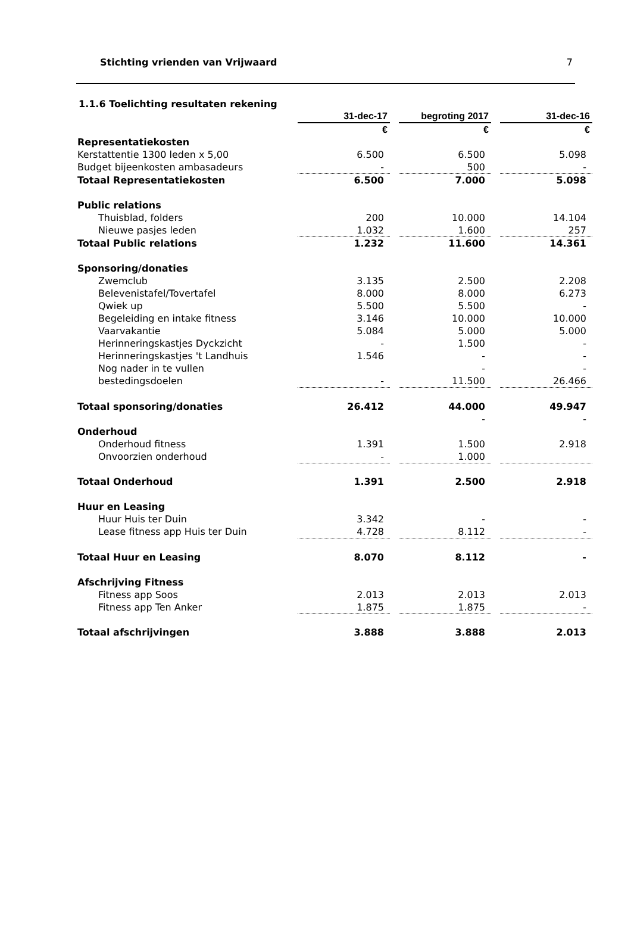Stichting vrienden van Vrijwaard 7
1.1.6 Toelichting resultaten rekening
| | 31-dec-17 | | begroting 2017 | | 31-dec-16 |
| | € | | € | | € |
| Representatiekosten | | | | | |
| Kerstattentie 1300 leden x 5,00 | 6.500 | | 6.500 | | 5.098 |
| Budget bijeenkosten ambasadeurs | - | | 500 | | - |
| Totaal Representatiekosten | 6.500 | | 7.000 | | 5.098 |
| Public relations | | | | | |
| Thuisblad, folders | 200 | | 10.000 | | 14.104 |
| Nieuwe pasjes leden | 1.032 | | 1.600 | | 257 |
| Totaal Public relations | 1.232 | | 11.600 | | 14.361 |
| Sponsoring/donaties | | | | | |
| Zwemclub | 3.135 | | 2.500 | | 2.208 |
| Belevenistafel/Tovertafel | 8.000 | | 8.000 | | 6.273 |
| Qwiek up | 5.500 | | 5.500 | | - |
| Begeleiding en intake fitness | 3.146 | | 10.000 | | 10.000 |
| Vaarvakantie | 5.084 | | 5.000 | | 5.000 |
| Herinneringskastjes Dyckzicht | - | | 1.500 | | - |
| Herinneringskastjes 't Landhuis | 1.546 | | - | | - |
| Nog nader in te vullen | | | - | | - |
| bestedingsdoelen | - | | 11.500 | | 26.466 |
| Totaal sponsoring/donaties | 26.412 | | 44.000 | | 49.947 |
| | | | - | | - |
| Onderhoud | | | | | |
| Onderhoud fitness | 1.391 | | 1.500 | | 2.918 |
| Onvoorzien onderhoud | - | | 1.000 | | |
| Totaal Onderhoud | 1.391 | | 2.500 | | 2.918 |
| Huur en Leasing | | | | | |
| Huur Huis ter Duin | 3.342 | | - | | - |
| Lease fitness app Huis ter Duin | 4.728 | | 8.112 | | - |
| Totaal Huur en Leasing | 8.070 | | 8.112 | | - |
| Afschrijving Fitness | | | | | |
| Fitness app Soos | 2.013 | | 2.013 | | 2.013 |
| Fitness app Ten Anker | 1.875 | | 1.875 | | - |
| Totaal afschrijvingen | 3.888 | | 3.888 | | 2.013 |